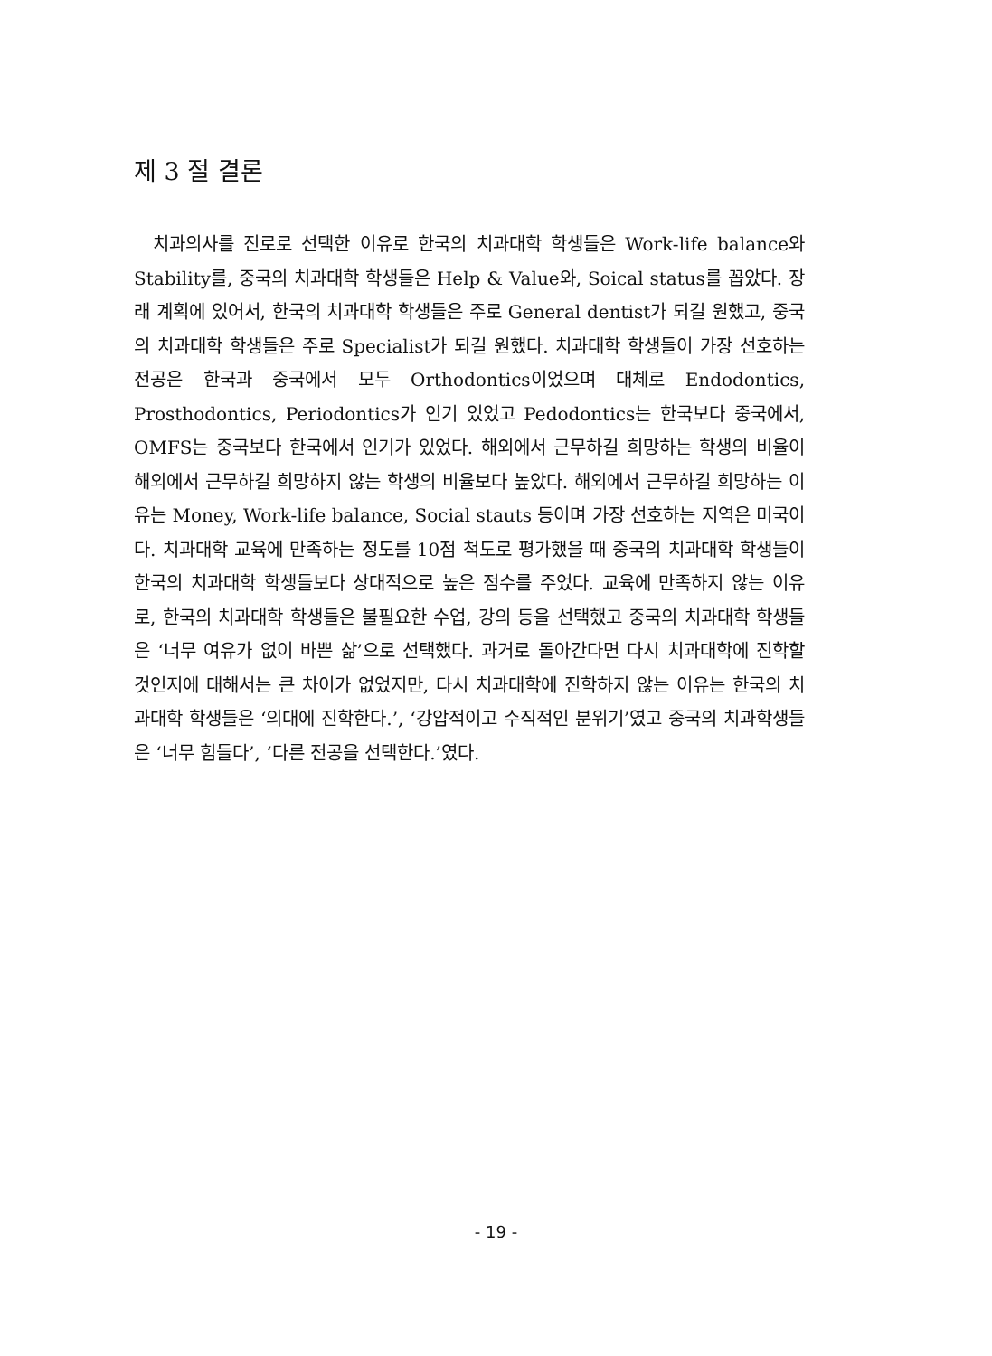제 3 절 결론
치과의사를 진로로 선택한 이유로 한국의 치과대학 학생들은 Work-life balance와 Stability를, 중국의 치과대학 학생들은 Help & Value와, Soical status를 꼽았다. 장래 계획에 있어서, 한국의 치과대학 학생들은 주로 General dentist가 되길 원했고, 중국의 치과대학 학생들은 주로 Specialist가 되길 원했다. 치과대학 학생들이 가장 선호하는 전공은 한국과 중국에서 모두 Orthodontics이었으며 대체로 Endodontics, Prosthodontics, Periodontics가 인기 있었고 Pedodontics는 한국보다 중국에서, OMFS는 중국보다 한국에서 인기가 있었다. 해외에서 근무하길 희망하는 학생의 비율이 해외에서 근무하길 희망하지 않는 학생의 비율보다 높았다. 해외에서 근무하길 희망하는 이유는 Money, Work-life balance, Social stauts 등이며 가장 선호하는 지역은 미국이다. 치과대학 교육에 만족하는 정도를 10점 척도로 평가했을 때 중국의 치과대학 학생들이 한국의 치과대학 학생들보다 상대적으로 높은 점수를 주었다. 교육에 만족하지 않는 이유로, 한국의 치과대학 학생들은 불필요한 수업, 강의 등을 선택했고 중국의 치과대학 학생들은 ‘너무 여유가 없이 바쁜 삶’으로 선택했다. 과거로 돌아간다면 다시 치과대학에 진학할 것인지에 대해서는 큰 차이가 없었지만, 다시 치과대학에 진학하지 않는 이유는 한국의 치과대학 학생들은 ‘의대에 진학한다.’, ‘강압적이고 수직적인 분위기’였고 중국의 치과학생들은 ‘너무 힘들다’, ‘다른 전공을 선택한다.’였다.
- 19 -